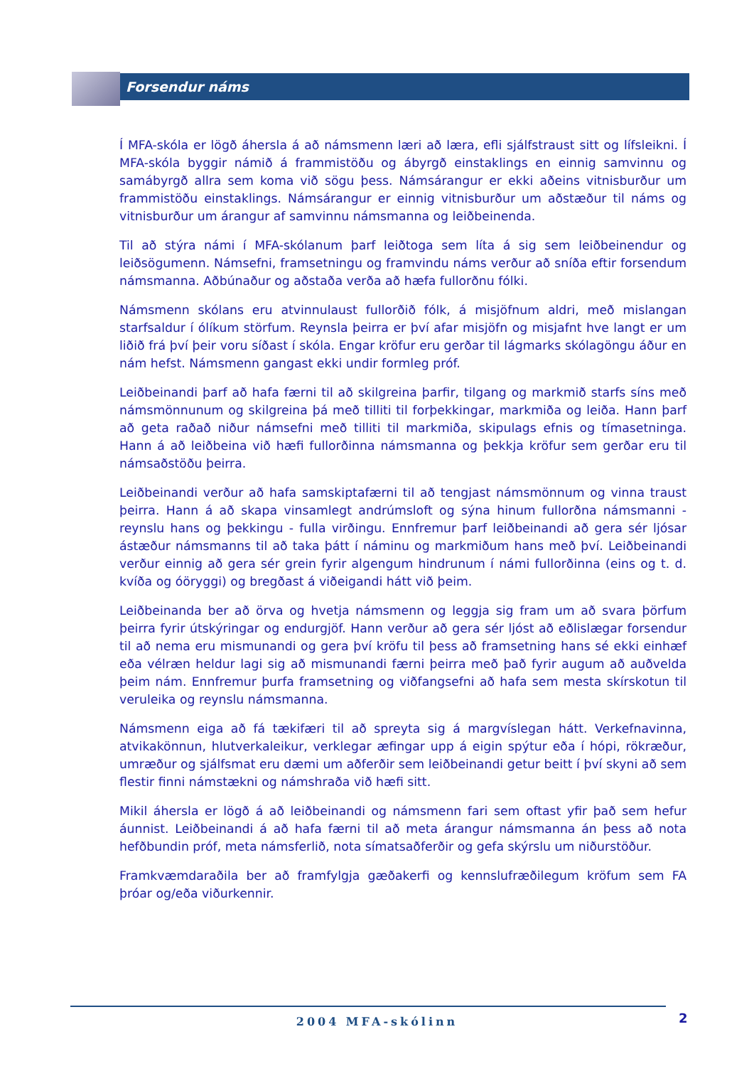Forsendur náms
Í MFA-skóla er lögð áhersla á að námsmenn læri að læra, efli sjálfstraust sitt og lífs­leikni. Í MFA-skóla byggir námið á frammistöðu og ábyrgð einstaklings en einnig sam­vinnu og samábyrgð allra sem koma við sögu þess. Námsárangur er ekki aðeins vitnis­burður um frammistöðu einstaklings. Námsárangur er einnig vitnisburður um aðstæður til náms og vitnisburður um árangur af samvinnu námsmanna og leiðbeinenda.
Til að stýra námi í MFA-skólanum þarf leiðtoga sem líta á sig sem leiðbeinendur og leiðsögumenn. Námsefni, framsetningu og framvindu náms verður að sníða eftir forsendum námsmanna. Aðbúnaður og aðstaða verða að hæfa fullorðnu fólki.
Námsmenn skólans eru atvinnulaust fullorðið fólk, á misjöfnum aldri, með mislangan starfsaldur í ólíkum störfum. Reynsla þeirra er því afar misjöfn og misjafnt hve langt er um liðið frá því þeir voru síðast í skóla. Engar kröfur eru gerðar til lágmarks skólagöngu áður en nám hefst. Námsmenn gangast ekki undir formleg próf.
Leiðbeinandi þarf að hafa færni til að skilgreina þarfir, tilgang og markmið starfs síns með námsmönnunum og skilgreina þá með tilliti til forþekkingar, markmiða og leiða. Hann þarf að geta raðað niður námsefni með tilliti til markmiða, skipulags efnis og tímasetninga. Hann á að leiðbeina við hæfi fullorðinna námsmanna og þekkja kröfur sem gerðar eru til námsaðstöðu þeirra.
Leiðbeinandi verður að hafa samskiptafærni til að tengjast námsmönnum og vinna traust þeirra. Hann á að skapa vinsamlegt andrúmsloft og sýna hinum fullorðna náms­manni - reynslu hans og þekkingu - fulla virðingu. Ennfremur þarf leiðbeinandi að gera sér ljósar ástæður námsmanns til að taka þátt í náminu og markmiðum hans með því. Leiðbeinandi verður einnig að gera sér grein fyrir algengum hindrunum í námi fullorð­inna (eins og t. d. kvíða og óöryggi) og bregðast á viðeigandi hátt við þeim.
Leiðbeinanda ber að örva og hvetja námsmenn og leggja sig fram um að svara þörfum þeirra fyrir útskýringar og endurgjöf. Hann verður að gera sér ljóst að eðlislægar forsendur til að nema eru mismunandi og gera því kröfu til þess að framsetning hans sé ekki einhæf eða vélræn heldur lagi sig að mismunandi færni þeirra með það fyrir augum að auðvelda þeim nám. Ennfremur þurfa framsetning og viðfangsefni að hafa sem mesta skírskotun til veruleika og reynslu námsmanna.
Námsmenn eiga að fá tækifæri til að spreyta sig á margvíslegan hátt. Verkefnavinna, atvikakönnun, hlutverkaleikur, verklegar æfingar upp á eigin spýtur eða í hópi, rök­ræður, umræður og sjálfsmat eru dæmi um aðferðir sem leiðbeinandi getur beitt í því skyni að sem flestir finni námstækni og námshraða við hæfi sitt.
Mikil áhersla er lögð á að leiðbeinandi og námsmenn fari sem oftast yfir það sem hefur áunnist. Leiðbeinandi á að hafa færni til að meta árangur námsmanna án þess að nota hefðbundin próf, meta námsferlið, nota símatsaðferðir og gefa skýrslu um niðurstöður.
Framkvæmdaraðila ber að framfylgja gæðakerfi og kennslufræðilegum kröfum sem FA þróar og/eða viðurkennir.
2004 MFA-skólinn 2